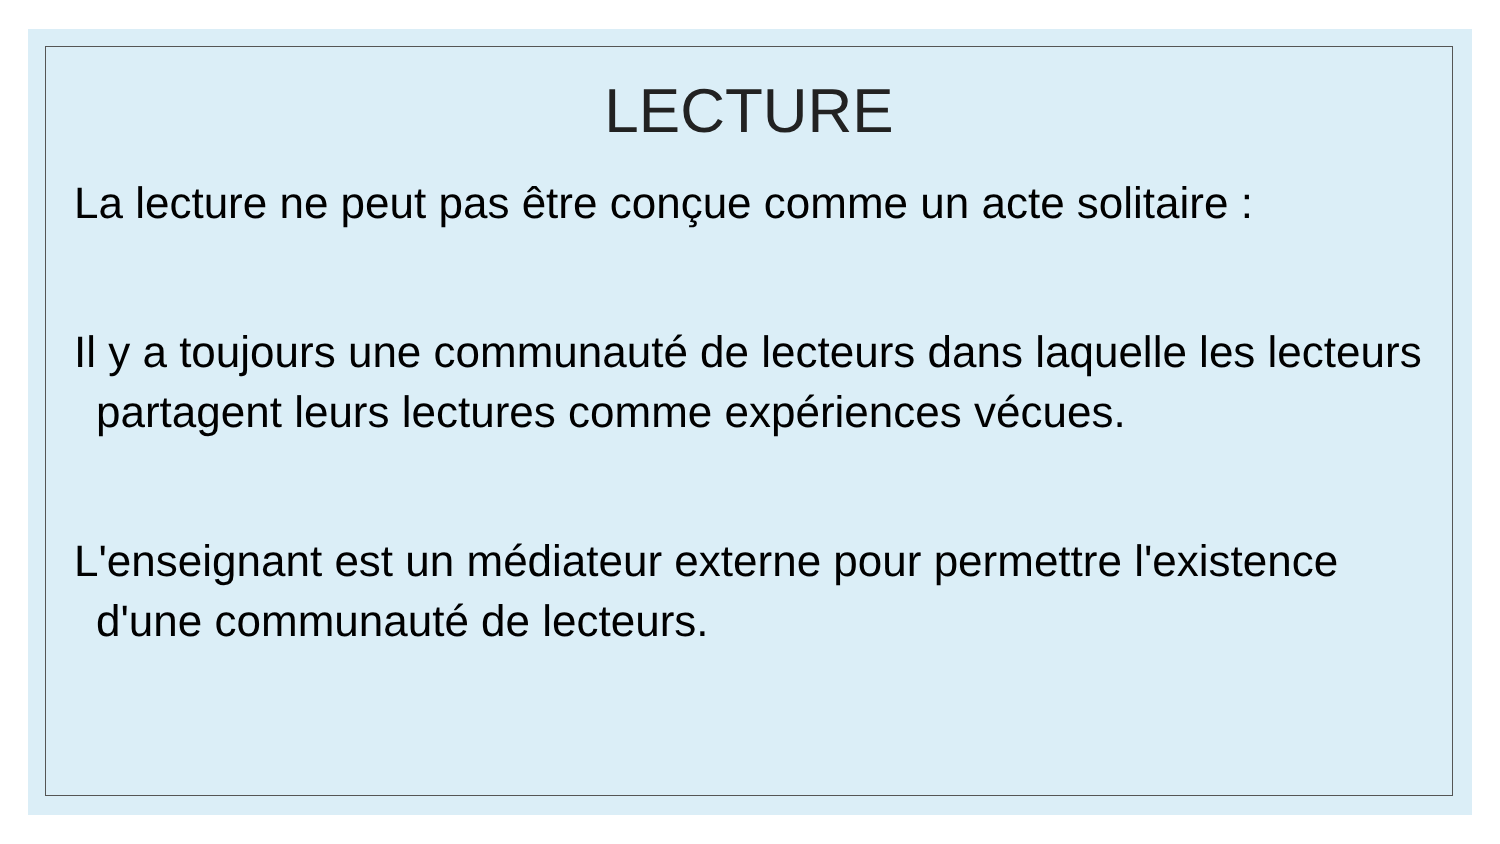LECTURE
La lecture ne peut pas être conçue comme un acte solitaire :
Il y a toujours une communauté de lecteurs dans laquelle les lecteurs partagent leurs lectures comme expériences vécues.
L'enseignant est un médiateur externe pour permettre l'existence d'une communauté de lecteurs.